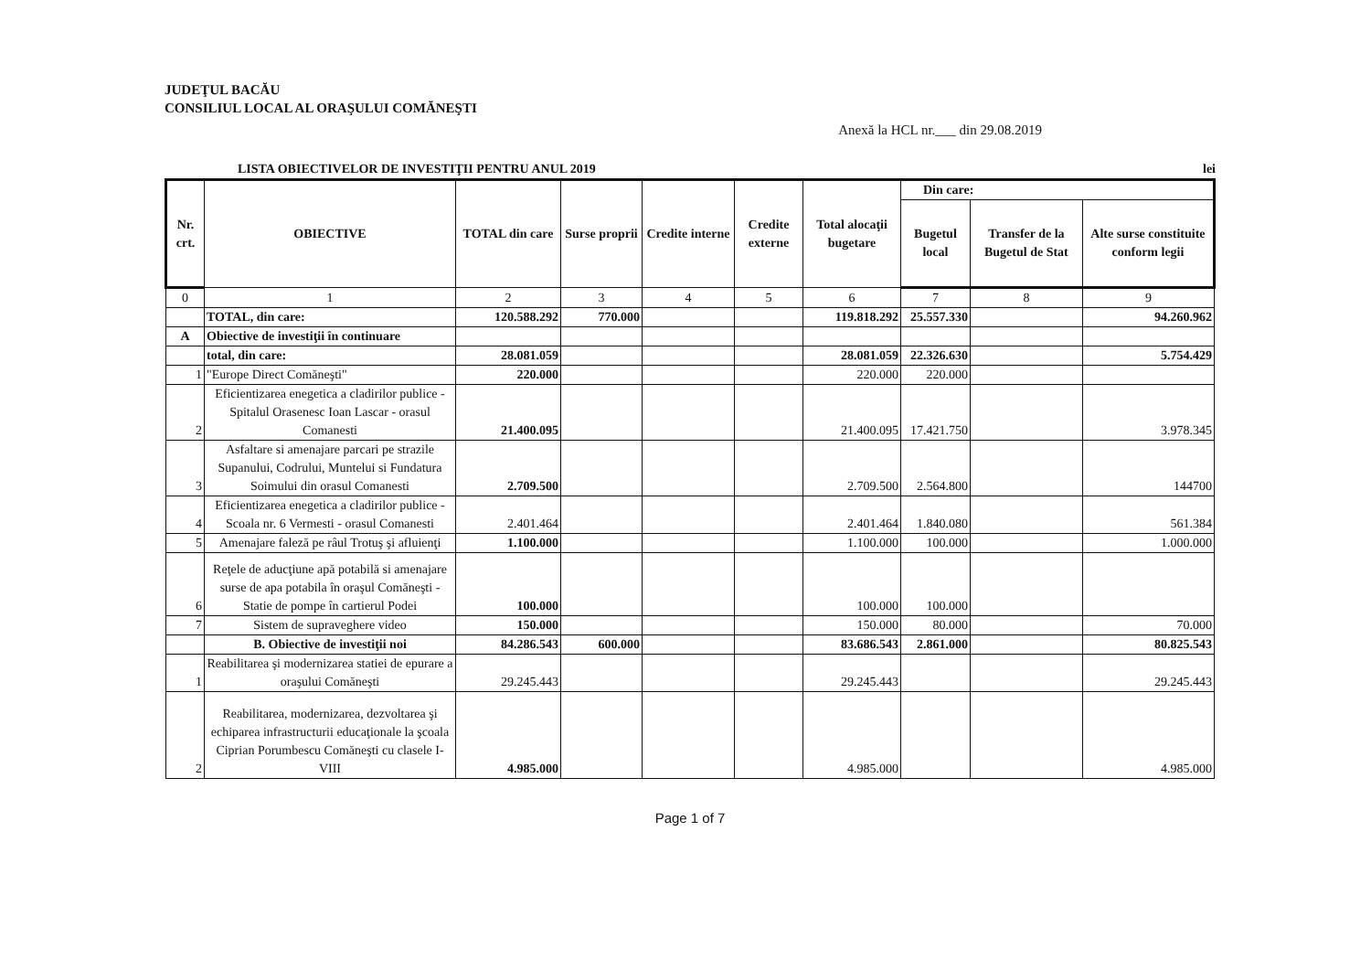JUDEŢUL BACĂU
CONSILIUL LOCAL AL ORAŞULUI COMĂNEŞTI
Anexă la HCL nr.___ din 29.08.2019
LISTA OBIECTIVELOR DE INVESTIŢII PENTRU ANUL 2019 lei
| Nr. crt. | OBIECTIVE | TOTAL din care | Surse proprii | Credite interne | Credite externe | Total alocaţii bugetare | Din care: | | |
| --- | --- | --- | --- | --- | --- | --- | --- | --- | --- |
| | | | | | | | Bugetul local | Transfer de la Bugetul de Stat | Alte surse constituite conform legii |
| 0 | 1 | 2 | 3 | 4 | 5 | 6 | 7 | 8 | 9 |
| | TOTAL, din care: | 120.588.292 | 770.000 | | | 119.818.292 | 25.557.330 | | 94.260.962 |
| A | Obiective de investiţii în continuare | | | | | | | | |
| | total, din care: | 28.081.059 | | | | 28.081.059 | 22.326.630 | | 5.754.429 |
| 1 | "Europe Direct Comăneşti" | 220.000 | | | | 220.000 | 220.000 | | |
| 2 | Eficientizarea enegetica a cladirilor publice - Spitalul Orasenesc Ioan Lascar - orasul Comanesti | 21.400.095 | | | | 21.400.095 | 17.421.750 | | 3.978.345 |
| 3 | Asfaltare si amenajare parcari pe strazile Supanului, Codrului, Muntelui si Fundatura Soimului din orasul Comanesti | 2.709.500 | | | | 2.709.500 | 2.564.800 | | 144700 |
| 4 | Eficientizarea enegetica a cladirilor publice - Scoala nr. 6 Vermesti - orasul Comanesti | 2.401.464 | | | | 2.401.464 | 1.840.080 | | 561.384 |
| 5 | Amenajare faleză pe râul Trotuş şi afluienţi | 1.100.000 | | | | 1.100.000 | 100.000 | | 1.000.000 |
| 6 | Reţele de aducţiune apă potabilă si amenajare surse de apa potabila în oraşul Comăneşti -Statie de pompe în cartierul Podei | 100.000 | | | | 100.000 | 100.000 | | |
| 7 | Sistem de supraveghere video | 150.000 | | | | 150.000 | 80.000 | | 70.000 |
| | B. Obiective de investiţii noi | 84.286.543 | 600.000 | | | 83.686.543 | 2.861.000 | | 80.825.543 |
| 1 | Reabilitarea şi modernizarea statiei de epurare a oraşului Comăneşti | 29.245.443 | | | | 29.245.443 | | | 29.245.443 |
| 2 | Reabilitarea, modernizarea, dezvoltarea şi echiparea infrastructurii educaţionale la şcoala Ciprian Porumbescu Comăneşti cu clasele I-VIII | 4.985.000 | | | | 4.985.000 | | | 4.985.000 |
Page 1 of 7